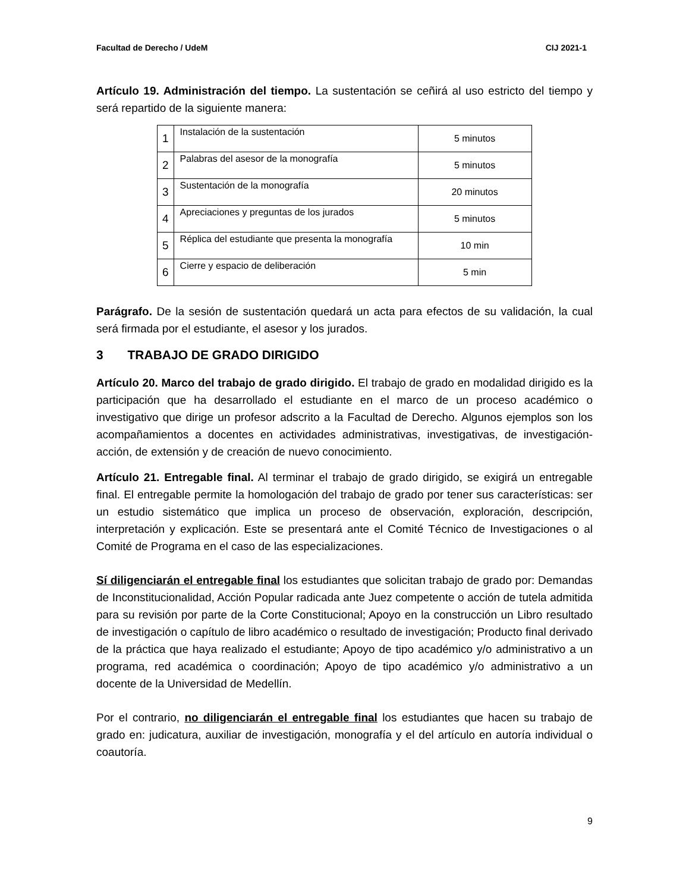Facultad de Derecho / UdeM CIJ 2021-1
Artículo 19. Administración del tiempo. La sustentación se ceñirá al uso estricto del tiempo y será repartido de la siguiente manera:
| 1 | Instalación de la sustentación | 5 minutos |
| 2 | Palabras del asesor de la monografía | 5 minutos |
| 3 | Sustentación de la monografía | 20 minutos |
| 4 | Apreciaciones y preguntas de los jurados | 5 minutos |
| 5 | Réplica del estudiante que presenta la monografía | 10 min |
| 6 | Cierre y espacio de deliberación | 5 min |
Parágrafo. De la sesión de sustentación quedará un acta para efectos de su validación, la cual será firmada por el estudiante, el asesor y los jurados.
3 TRABAJO DE GRADO DIRIGIDO
Artículo 20. Marco del trabajo de grado dirigido. El trabajo de grado en modalidad dirigido es la participación que ha desarrollado el estudiante en el marco de un proceso académico o investigativo que dirige un profesor adscrito a la Facultad de Derecho. Algunos ejemplos son los acompañamientos a docentes en actividades administrativas, investigativas, de investigación-acción, de extensión y de creación de nuevo conocimiento.
Artículo 21. Entregable final. Al terminar el trabajo de grado dirigido, se exigirá un entregable final. El entregable permite la homologación del trabajo de grado por tener sus características: ser un estudio sistemático que implica un proceso de observación, exploración, descripción, interpretación y explicación. Este se presentará ante el Comité Técnico de Investigaciones o al Comité de Programa en el caso de las especializaciones.
Sí diligenciarán el entregable final los estudiantes que solicitan trabajo de grado por: Demandas de Inconstitucionalidad, Acción Popular radicada ante Juez competente o acción de tutela admitida para su revisión por parte de la Corte Constitucional; Apoyo en la construcción un Libro resultado de investigación o capítulo de libro académico o resultado de investigación; Producto final derivado de la práctica que haya realizado el estudiante; Apoyo de tipo académico y/o administrativo a un programa, red académica o coordinación; Apoyo de tipo académico y/o administrativo a un docente de la Universidad de Medellín.
Por el contrario, no diligenciarán el entregable final los estudiantes que hacen su trabajo de grado en: judicatura, auxiliar de investigación, monografía y el del artículo en autoría individual o coautoría.
9